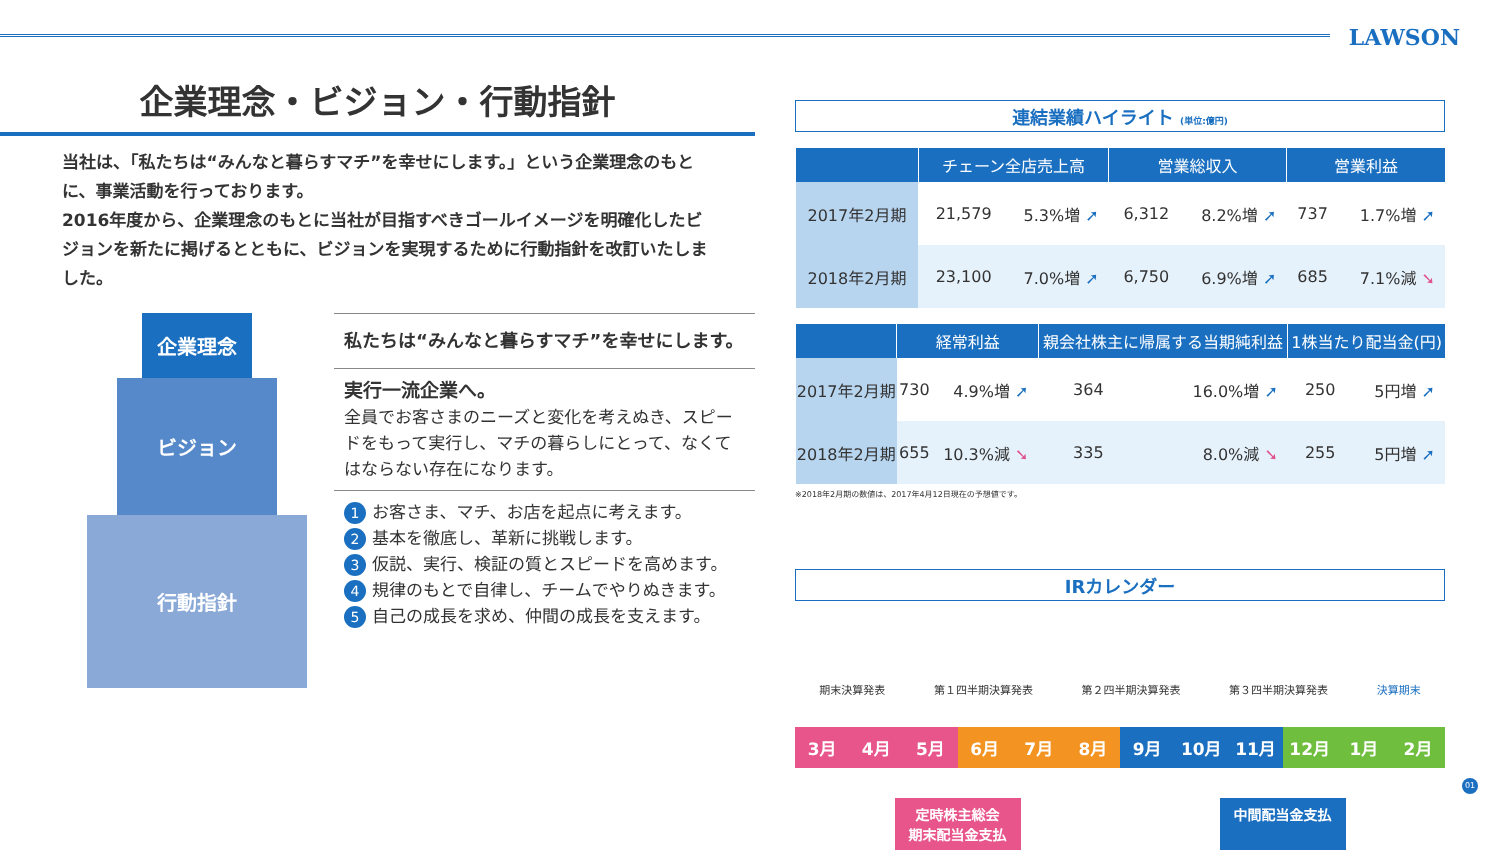LAWSON
企業理念・ビジョン・行動指針
当社は、「私たちは“みんなと暮らすマチ”を幸せにします。」という企業理念のもとに、事業活動を行っております。
2016年度から、企業理念のもとに当社が目指すべきゴールイメージを明確化したビジョンを新たに掲げるとともに、ビジョンを実現するために行動指針を改訂いたしました。
企業理念
ビジョン
行動指針
私たちは“みんなと暮らすマチ”を幸せにします。
実行一流企業へ。
全員でお客さまのニーズと変化を考えぬき、スピードをもって実行し、マチの暮らしにとって、なくてはならない存在になります。
1 お客さま、マチ、お店を起点に考えます。
2 基本を徹底し、革新に挑戦します。
3 仮説、実行、検証の質とスピードを高めます。
4 規律のもとで自律し、チームでやりぬきます。
5 自己の成長を求め、仲間の成長を支えます。
連結業績ハイライト (単位:億円)
| | チェーン全店売上高 | | 営業総収入 | | 営業利益 | |
| --- | --- | --- | --- | --- | --- | --- |
| 2017年2月期 | 21,579 | 5.3%増 ➚ | 6,312 | 8.2%増 ➚ | 737 | 1.7%増 ➚ |
| 2018年2月期 | 23,100 | 7.0%増 ➚ | 6,750 | 6.9%増 ➚ | 685 | 7.1%減 ➘ |
| | 経常利益 | | 親会社株主に帰属する当期純利益 | | 1株当たり配当金(円) | |
| --- | --- | --- | --- | --- | --- | --- |
| 2017年2月期 | 730 | 4.9%増 ➚ | 364 | 16.0%増 ➚ | 250 | 5円増 ➚ |
| 2018年2月期 | 655 | 10.3%減 ➘ | 335 | 8.0%減 ➘ | 255 | 5円増 ➚ |
※2018年2月期の数値は、2017年4月12日現在の予想値です。
IRカレンダー
期末決算発表 第１四半期決算発表 第２四半期決算発表 第３四半期決算発表 決算期末
3月 4月 5月 6月 7月 8月 9月 10月 11月 12月 1月 2月
定時株主総会
期末配当金支払
中間配当金支払
01